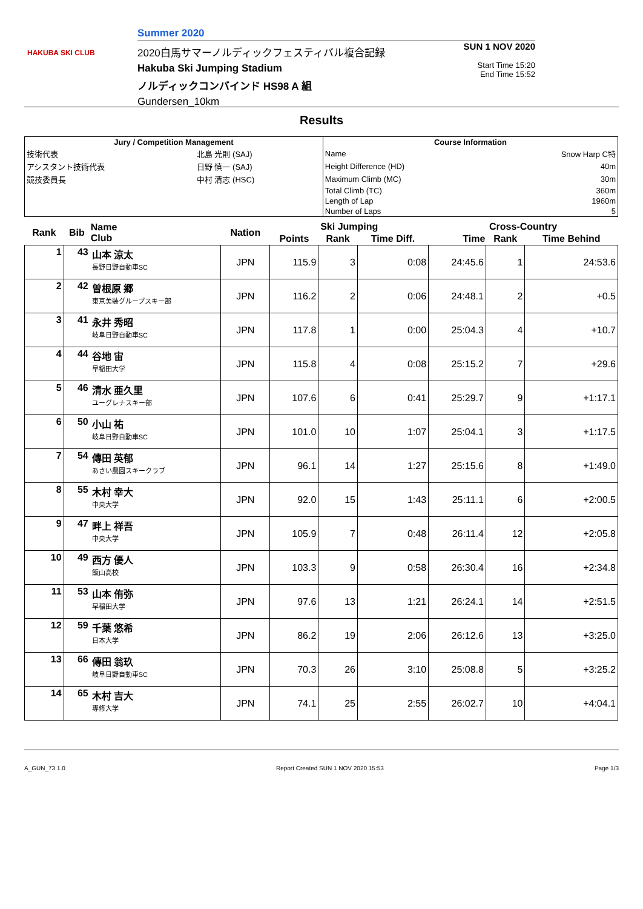HAKUBA SKI CLUB
Summer 2020
2020白馬サマーノルディックフェスティバル複合記録
Hakuba Ski Jumping Stadium
ノルディックコンバインド HS98 A 組
Gundersen_10km
SUN 1 NOV 2020
Start Time 15:20
End Time 15:52
Results
| Jury / Competition Management | | Course Information | |
| --- | --- | --- | --- |
| 技術代表 | 北島 光則 (SAJ) | Name | Snow Harp C特 |
| アシスタント技術代表 | 日野 慎一 (SAJ) | Height Difference (HD) | 40m |
| 競技委員長 | 中村 清志 (HSC) | Maximum Climb (MC) | 30m |
| | | Total Climb (TC) | 360m |
| | | Length of Lap | 1960m |
| | | Number of Laps | 5 |
| Rank | Bib | Name Club | Nation | Ski Jumping | | | Cross-Country | | |
| --- | --- | --- | --- | --- | --- | --- | --- | --- | --- |
| | | | | Points | Rank | Time Diff. | Time | Rank | Time Behind |
| 1 | 43 | 山本 涼太 長野日野自動車SC | JPN | 115.9 | 3 | 0:08 | 24:45.6 | 1 | 24:53.6 |
| 2 | 42 | 曽根原 郷 東京美装グループスキー部 | JPN | 116.2 | 2 | 0:06 | 24:48.1 | 2 | +0.5 |
| 3 | 41 | 永井 秀昭 岐阜日野自動車SC | JPN | 117.8 | 1 | 0:00 | 25:04.3 | 4 | +10.7 |
| 4 | 44 | 谷地 宙 早稲田大学 | JPN | 115.8 | 4 | 0:08 | 25:15.2 | 7 | +29.6 |
| 5 | 46 | 清水 亜久里 ユーグレナスキー部 | JPN | 107.6 | 6 | 0:41 | 25:29.7 | 9 | +1:17.1 |
| 6 | 50 | 小山 祐 岐阜日野自動車SC | JPN | 101.0 | 10 | 1:07 | 25:04.1 | 3 | +1:17.5 |
| 7 | 54 | 傳田 英郁 あさい農園スキークラブ | JPN | 96.1 | 14 | 1:27 | 25:15.6 | 8 | +1:49.0 |
| 8 | 55 | 木村 幸大 中央大学 | JPN | 92.0 | 15 | 1:43 | 25:11.1 | 6 | +2:00.5 |
| 9 | 47 | 畔上 祥吾 中央大学 | JPN | 105.9 | 7 | 0:48 | 26:11.4 | 12 | +2:05.8 |
| 10 | 49 | 西方 優人 飯山高校 | JPN | 103.3 | 9 | 0:58 | 26:30.4 | 16 | +2:34.8 |
| 11 | 53 | 山本 侑弥 早稲田大学 | JPN | 97.6 | 13 | 1:21 | 26:24.1 | 14 | +2:51.5 |
| 12 | 59 | 千葉 悠希 日本大学 | JPN | 86.2 | 19 | 2:06 | 26:12.6 | 13 | +3:25.0 |
| 13 | 66 | 傳田 翁玖 岐阜日野自動車SC | JPN | 70.3 | 26 | 3:10 | 25:08.8 | 5 | +3:25.2 |
| 14 | 65 | 木村 吉大 専修大学 | JPN | 74.1 | 25 | 2:55 | 26:02.7 | 10 | +4:04.1 |
A_GUN_73 1.0 Report Created SUN 1 NOV 2020 15:53 Page 1/3